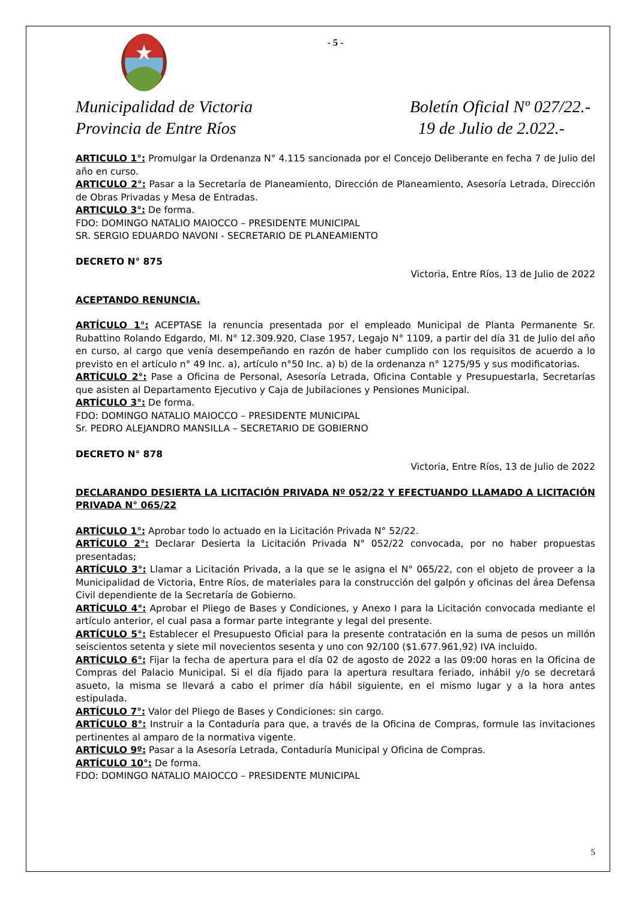- 5 -
Municipalidad de Victoria
Provincia de Entre Ríos
Boletín Oficial Nº 027/22.-
19 de Julio de 2.022.-
ARTICULO 1°: Promulgar la Ordenanza N° 4.115 sancionada por el Concejo Deliberante en fecha 7 de Julio del año en curso.
ARTICULO 2°: Pasar a la Secretaría de Planeamiento, Dirección de Planeamiento, Asesoría Letrada, Dirección de Obras Privadas y Mesa de Entradas.
ARTICULO 3°: De forma.
FDO: DOMINGO NATALIO MAIOCCO – PRESIDENTE MUNICIPAL
SR. SERGIO EDUARDO NAVONI - SECRETARIO DE PLANEAMIENTO
DECRETO N° 875
Victoria, Entre Ríos, 13 de Julio de 2022
ACEPTANDO RENUNCIA.
ARTÍCULO 1°: ACEPTASE la renuncia presentada por el empleado Municipal de Planta Permanente Sr. Rubattino Rolando Edgardo, MI. N° 12.309.920, Clase 1957, Legajo N° 1109, a partir del día 31 de Julio del año en curso, al cargo que venía desempeñando en razón de haber cumplido con los requisitos de acuerdo a lo previsto en el artículo n° 49 Inc. a), artículo n°50 Inc. a) b) de la ordenanza n° 1275/95 y sus modificatorias.
ARTÍCULO 2°: Pase a Oficina de Personal, Asesoría Letrada, Oficina Contable y Presupuestarla, Secretarías que asisten al Departamento Ejecutivo y Caja de Jubilaciones y Pensiones Municipal.
ARTÍCULO 3°: De forma.
FDO: DOMINGO NATALIO MAIOCCO – PRESIDENTE MUNICIPAL
Sr. PEDRO ALEJANDRO MANSILLA – SECRETARIO DE GOBIERNO
DECRETO N° 878
Victoria, Entre Ríos, 13 de Julio de 2022
DECLARANDO DESIERTA LA LICITACIÓN PRIVADA Nº 052/22 Y EFECTUANDO LLAMADO A LICITACIÓN PRIVADA N° 065/22
ARTÍCULO 1°: Aprobar todo lo actuado en la Licitación Privada N° 52/22.
ARTÍCULO 2°: Declarar Desierta la Licitación Privada N° 052/22 convocada, por no haber propuestas presentadas;
ARTÍCULO 3°: Llamar a Licitación Privada, a la que se le asigna el N° 065/22, con el objeto de proveer a la Municipalidad de Victoria, Entre Ríos, de materiales para la construcción del galpón y oficinas del área Defensa Civil dependiente de la Secretaría de Gobierno.
ARTÍCULO 4°: Aprobar el Pliego de Bases y Condiciones, y Anexo I para la Licitación convocada mediante el artículo anterior, el cual pasa a formar parte integrante y legal del presente.
ARTÍCULO 5°: Establecer el Presupuesto Oficial para la presente contratación en la suma de pesos un millón seiscientos setenta y siete mil novecientos sesenta y uno con 92/100 ($1.677.961,92) IVA incluido.
ARTÍCULO 6°: Fijar la fecha de apertura para el día 02 de agosto de 2022 a las 09:00 horas en la Oficina de Compras del Palacio Municipal. Si el día fijado para la apertura resultara feriado, inhábil y/o se decretará asueto, la misma se llevará a cabo el primer día hábil siguiente, en el mismo lugar y a la hora antes estipulada.
ARTÍCULO 7°: Valor del Pliego de Bases y Condiciones: sin cargo.
ARTÍCULO 8°: Instruir a la Contaduría para que, a través de la Oficina de Compras, formule las invitaciones pertinentes al amparo de la normativa vigente.
ARTÍCULO 9º: Pasar a la Asesoría Letrada, Contaduría Municipal y Oficina de Compras.
ARTÍCULO 10°: De forma.
FDO: DOMINGO NATALIO MAIOCCO – PRESIDENTE MUNICIPAL
5